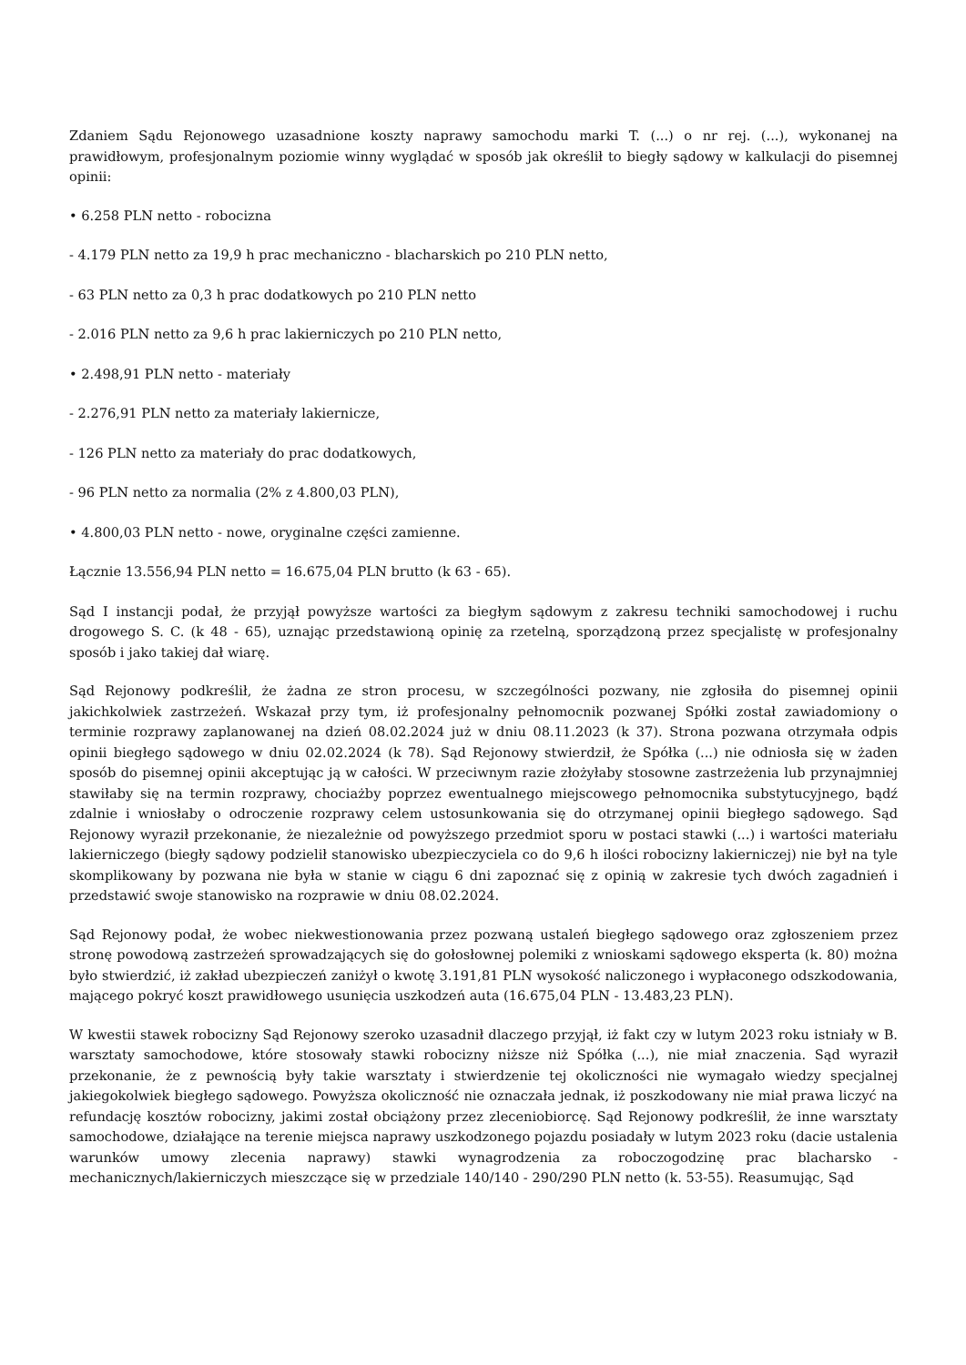Zdaniem Sądu Rejonowego uzasadnione koszty naprawy samochodu marki T. (...) o nr rej. (...), wykonanej na prawidłowym, profesjonalnym poziomie winny wyglądać w sposób jak określił to biegły sądowy w kalkulacji do pisemnej opinii:
• 6.258 PLN netto - robocizna
- 4.179 PLN netto za 19,9 h prac mechaniczno - blacharskich po 210 PLN netto,
- 63 PLN netto za 0,3 h prac dodatkowych po 210 PLN netto
- 2.016 PLN netto za 9,6 h prac lakierniczych po 210 PLN netto,
• 2.498,91 PLN netto - materiały
- 2.276,91 PLN netto za materiały lakiernicze,
- 126 PLN netto za materiały do prac dodatkowych,
- 96 PLN netto za normalia (2% z 4.800,03 PLN),
• 4.800,03 PLN netto - nowe, oryginalne części zamienne.
Łącznie 13.556,94 PLN netto = 16.675,04 PLN brutto (k 63 - 65).
Sąd I instancji podał, że przyjął powyższe wartości za biegłym sądowym z zakresu techniki samochodowej i ruchu drogowego S. C. (k 48 - 65), uznając przedstawioną opinię za rzetelną, sporządzoną przez specjalistę w profesjonalny sposób i jako takiej dał wiarę.
Sąd Rejonowy podkreślił, że żadna ze stron procesu, w szczególności pozwany, nie zgłosiła do pisemnej opinii jakichkolwiek zastrzeżeń. Wskazał przy tym, iż profesjonalny pełnomocnik pozwanej Spółki został zawiadomiony o terminie rozprawy zaplanowanej na dzień 08.02.2024 już w dniu 08.11.2023 (k 37). Strona pozwana otrzymała odpis opinii biegłego sądowego w dniu 02.02.2024 (k 78). Sąd Rejonowy stwierdził, że Spółka (...) nie odniosła się w żaden sposób do pisemnej opinii akceptując ją w całości. W przeciwnym razie złożyłaby stosowne zastrzeżenia lub przynajmniej stawiłaby się na termin rozprawy, chociażby poprzez ewentualnego miejscowego pełnomocnika substytucyjnego, bądź zdalnie i wniosłaby o odroczenie rozprawy celem ustosunkowania się do otrzymanej opinii biegłego sądowego. Sąd Rejonowy wyraził przekonanie, że niezależnie od powyższego przedmiot sporu w postaci stawki (...) i wartości materiału lakierniczego (biegły sądowy podzielił stanowisko ubezpieczyciela co do 9,6 h ilości robocizny lakierniczej) nie był na tyle skomplikowany by pozwana nie była w stanie w ciągu 6 dni zapoznać się z opinią w zakresie tych dwóch zagadnień i przedstawić swoje stanowisko na rozprawie w dniu 08.02.2024.
Sąd Rejonowy podał, że wobec niekwestionowania przez pozwaną ustaleń biegłego sądowego oraz zgłoszeniem przez stronę powodową zastrzeżeń sprowadzających się do gołosłownej polemiki z wnioskami sądowego eksperta (k. 80) można było stwierdzić, iż zakład ubezpieczeń zaniżył o kwotę 3.191,81 PLN wysokość naliczonego i wypłaconego odszkodowania, mającego pokryć koszt prawidłowego usunięcia uszkodzeń auta (16.675,04 PLN - 13.483,23 PLN).
W kwestii stawek robocizny Sąd Rejonowy szeroko uzasadnił dlaczego przyjął, iż fakt czy w lutym 2023 roku istniały w B. warsztaty samochodowe, które stosowały stawki robocizny niższe niż Spółka (...), nie miał znaczenia. Sąd wyraził przekonanie, że z pewnością były takie warsztaty i stwierdzenie tej okoliczności nie wymagało wiedzy specjalnej jakiegokolwiek biegłego sądowego. Powyższa okoliczność nie oznaczała jednak, iż poszkodowany nie miał prawa liczyć na refundację kosztów robocizny, jakimi został obciążony przez zleceniobiorcę. Sąd Rejonowy podkreślił, że inne warsztaty samochodowe, działające na terenie miejsca naprawy uszkodzonego pojazdu posiadały w lutym 2023 roku (dacie ustalenia warunków umowy zlecenia naprawy) stawki wynagrodzenia za roboczogodzinę prac blacharsko - mechanicznych/lakierniczych mieszczące się w przedziale 140/140 - 290/290 PLN netto (k. 53-55). Reasumując, Sąd